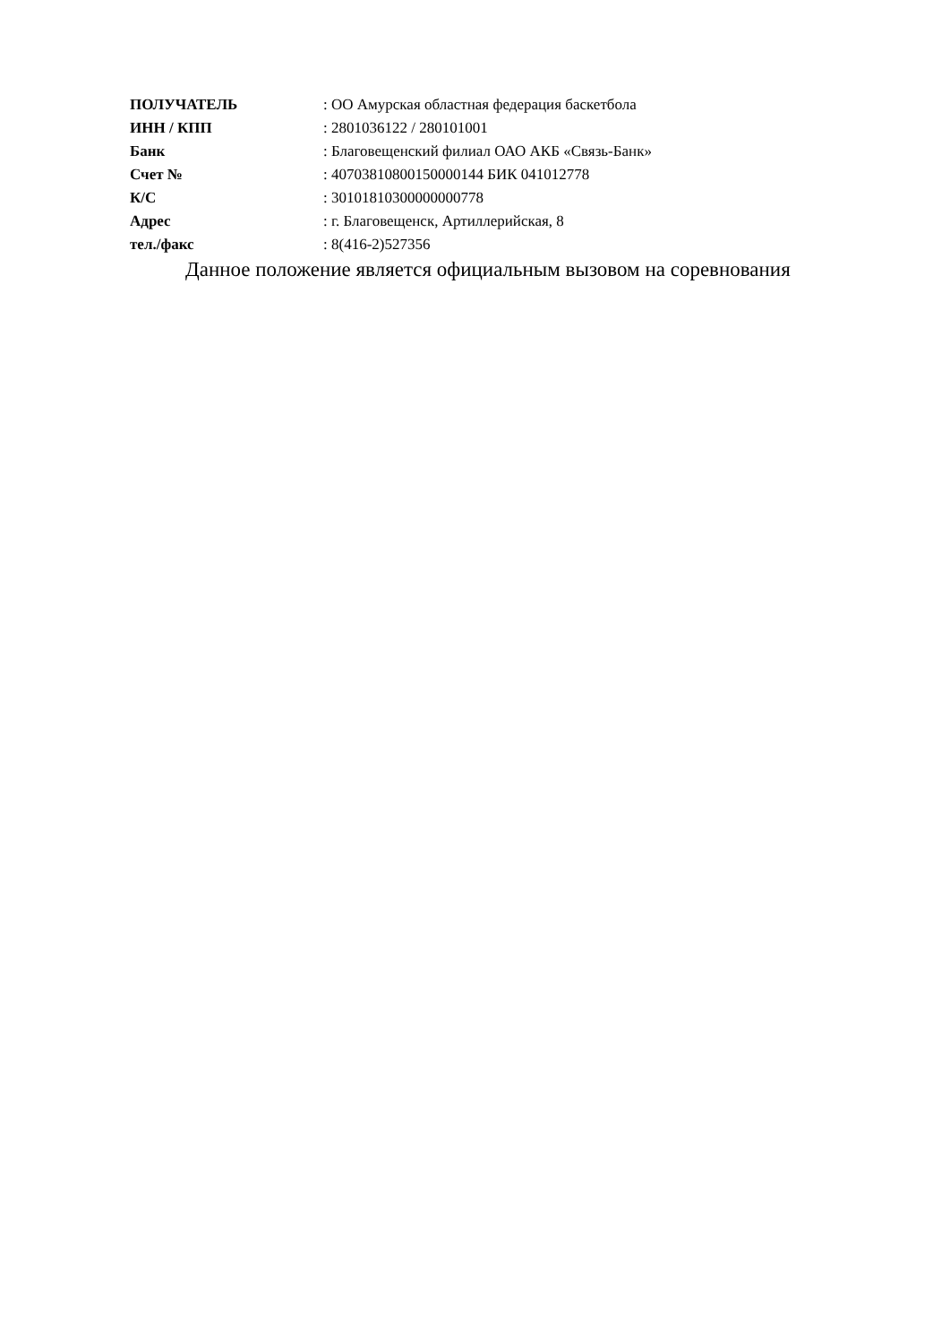| ПОЛУЧАТЕЛЬ | : ОО Амурская областная федерация баскетбола |
| ИНН / КПП | : 2801036122 / 280101001 |
| Банк | : Благовещенский филиал ОАО АКБ «Связь-Банк» |
| Счет № | : 40703810800150000144 БИК 041012778 |
| К/С | : 30101810300000000778 |
| Адрес | : г. Благовещенск, Артиллерийская, 8 |
| тел./факс | : 8(416-2)527356 |
Данное положение является официальным вызовом на соревнования